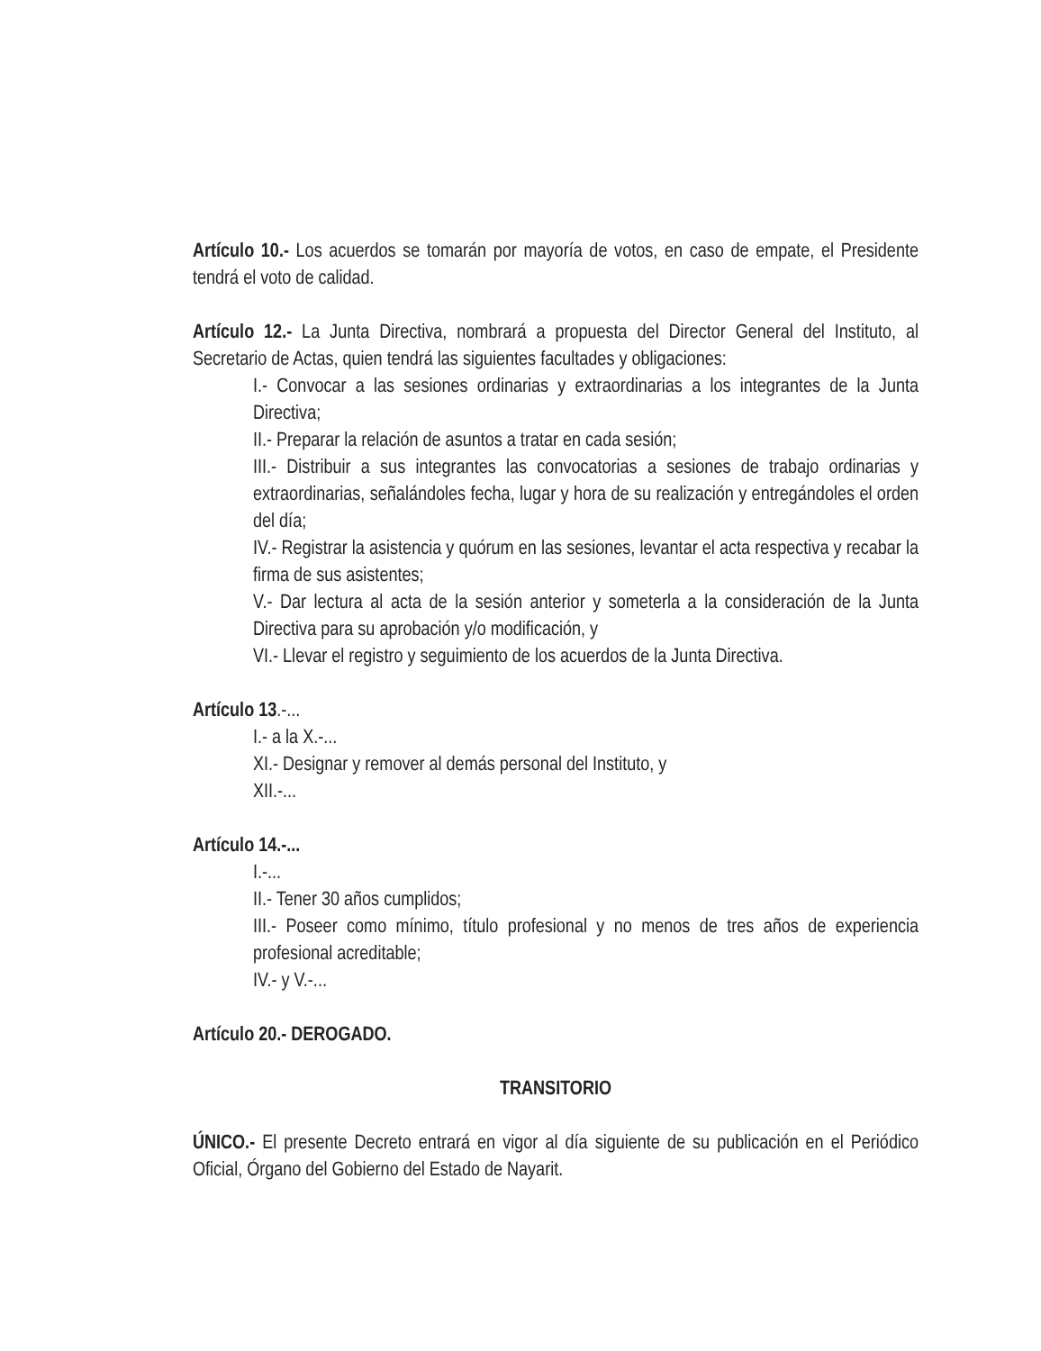Artículo 10.- Los acuerdos se tomarán por mayoría de votos, en caso de empate, el Presidente tendrá el voto de calidad.
Artículo 12.- La Junta Directiva, nombrará a propuesta del Director General del Instituto, al Secretario de Actas, quien tendrá las siguientes facultades y obligaciones:
I.- Convocar a las sesiones ordinarias y extraordinarias a los integrantes de la Junta Directiva;
II.- Preparar la relación de asuntos a tratar en cada sesión;
III.- Distribuir a sus integrantes las convocatorias a sesiones de trabajo ordinarias y extraordinarias, señalándoles fecha, lugar y hora de su realización y entregándoles el orden del día;
IV.- Registrar la asistencia y quórum en las sesiones, levantar el acta respectiva y recabar la firma de sus asistentes;
V.- Dar lectura al acta de la sesión anterior y someterla a la consideración de la Junta Directiva para su aprobación y/o modificación, y
VI.- Llevar el registro y seguimiento de los acuerdos de la Junta Directiva.
Artículo 13.-...
I.- a la X.-...
XI.- Designar y remover al demás personal del Instituto, y
XII.-...
Artículo 14.-...
I.-...
II.- Tener 30 años cumplidos;
III.- Poseer como mínimo, título profesional y no menos de tres años de experiencia profesional acreditable;
IV.- y V.-...
Artículo 20.- DEROGADO.
TRANSITORIO
ÚNICO.- El presente Decreto entrará en vigor al día siguiente de su publicación en el Periódico Oficial, Órgano del Gobierno del Estado de Nayarit.